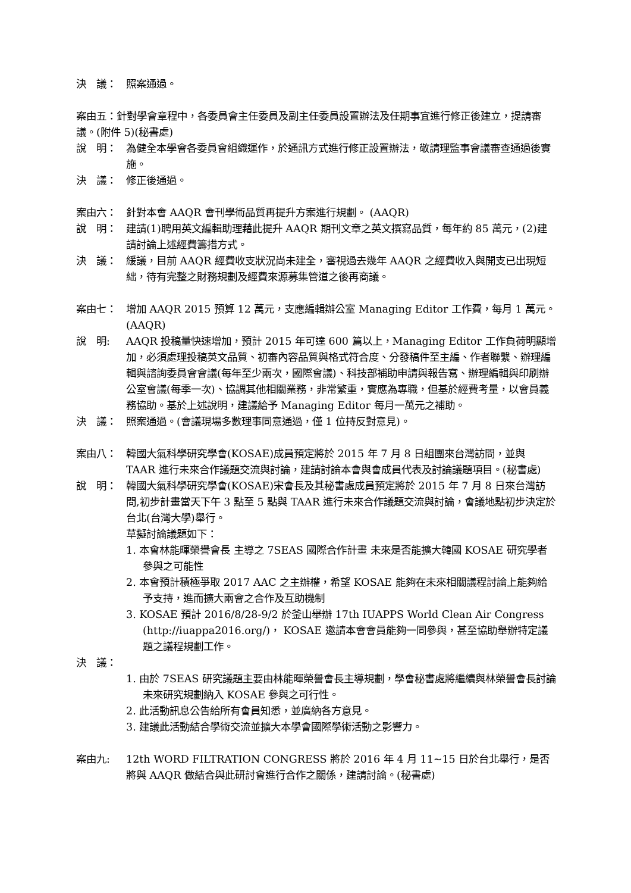決　議： 照案通過。
案由五：針對學會章程中，各委員會主任委員及副主任委員設置辦法及任期事宜進行修正後建立，提請審議。(附件 5)(秘書處)
說　明： 為健全本學會各委員會組織運作，於通訊方式進行修正設置辦法，敬請理監事會議審查通過後實施。
決　議： 修正後通過。
案由六： 針對本會 AAQR 會刊學術品質再提升方案進行規劃。 (AAQR)
說　明： 建請(1)聘用英文編輯助理藉此提升 AAQR 期刊文章之英文撰寫品質，每年約 85 萬元，(2)建請討論上述經費籌措方式。
決　議： 緩議，目前 AAQR 經費收支狀況尚未建全，審視過去幾年 AAQR 之經費收入與開支已出現短絀，待有完整之財務規劃及經費來源募集管道之後再商議。
案由七： 增加 AAQR 2015 預算 12 萬元，支應編輯辦公室 Managing Editor 工作費，每月 1 萬元。(AAQR)
說　明: AAQR 投稿量快速增加，預計 2015 年可達 600 篇以上，Managing Editor 工作負荷明顯增加，必須處理投稿英文品質、初審內容品質與格式符合度、分發稿件至主編、作者聯繫、辦理編輯與諮詢委員會會議(每年至少兩次，國際會議)、科技部補助申請與報告寫、辦理編輯與印刷辦公室會議(每季一次)、協調其他相關業務，非常繁重，實應為專職，但基於經費考量，以會員義務協助。基於上述說明，建議給予 Managing Editor 每月一萬元之補助。
決　議： 照案通過。(會議現場多數理事同意通過，僅 1 位持反對意見)。
案由八： 韓國大氣科學研究學會(KOSAE)成員預定將於 2015 年 7 月 8 日組團來台灣訪問，並與 TAAR 進行未來合作議題交流與討論，建請討論本會與會成員代表及討論議題項目。(秘書處)
說　明： 韓國大氣科學研究學會(KOSAE)宋會長及其秘書處成員預定將於 2015 年 7 月 8 日來台灣訪問,初步計畫當天下午 3 點至 5 點與 TAAR 進行未來合作議題交流與討論，會議地點初步決定於台北(台灣大學)舉行。
草擬討論議題如下：
1. 本會林能暉榮譽會長 主導之 7SEAS 國際合作計畫 未來是否能擴大韓國 KOSAE 研究學者參與之可能性
2. 本會預計積極爭取 2017 AAC 之主辦權，希望 KOSAE 能夠在未來相關議程討論上能夠給予支持，進而擴大兩會之合作及互助機制
3. KOSAE 預計 2016/8/28-9/2 於釜山舉辦 17th IUAPPS World Clean Air Congress (http://iuappa2016.org/)， KOSAE 邀請本會會員能夠一同參與，甚至協助舉辦特定議題之議程規劃工作。
決　議：
1. 由於 7SEAS 研究議題主要由林能暉榮譽會長主導規劃，學會秘書處將繼續與林榮譽會長討論未來研究規劃納入 KOSAE 參與之可行性。
2. 此活動訊息公告給所有會員知悉，並廣納各方意見。
3. 建議此活動結合學術交流並擴大本學會國際學術活動之影響力。
案由九: 12th WORD FILTRATION CONGRESS 將於 2016 年 4 月 11~15 日於台北舉行，是否將與 AAQR 做結合與此研討會進行合作之關係，建請討論。(秘書處)